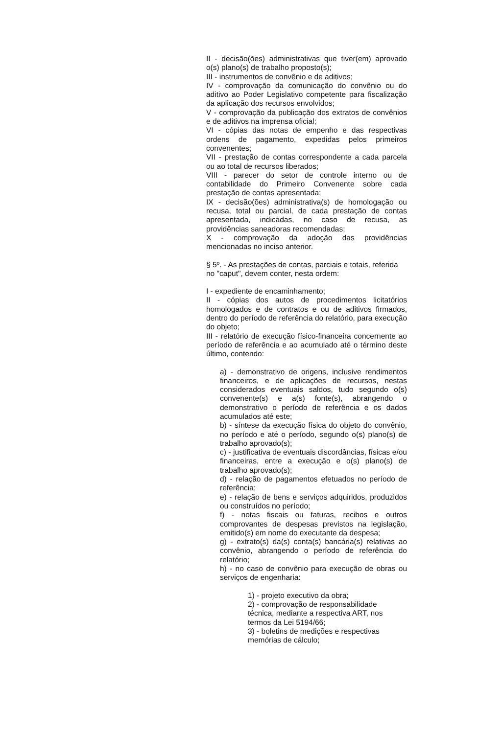II - decisão(ões) administrativas que tiver(em) aprovado o(s) plano(s) de trabalho proposto(s);
III - instrumentos de convênio e de aditivos;
IV - comprovação da comunicação do convênio ou do aditivo ao Poder Legislativo competente para fiscalização da aplicação dos recursos envolvidos;
V - comprovação da publicação dos extratos de convênios e de aditivos na imprensa oficial;
VI - cópias das notas de empenho e das respectivas ordens de pagamento, expedidas pelos primeiros convenentes;
VII - prestação de contas correspondente a cada parcela ou ao total de recursos liberados;
VIII - parecer do setor de controle interno ou de contabilidade do Primeiro Convenente sobre cada prestação de contas apresentada;
IX - decisão(ões) administrativa(s) de homologação ou recusa, total ou parcial, de cada prestação de contas apresentada, indicadas, no caso de recusa, as providências saneadoras recomendadas;
X - comprovação da adoção das providências mencionadas no inciso anterior.
§ 5º. - As prestações de contas, parciais e totais, referida no "caput", devem conter, nesta ordem:
I - expediente de encaminhamento;
II - cópias dos autos de procedimentos licitatórios homologados e de contratos e ou de aditivos firmados, dentro do período de referência do relatório, para execução do objeto;
III - relatório de execução físico-financeira concernente ao período de referência e ao acumulado até o término deste último, contendo:
a) - demonstrativo de origens, inclusive rendimentos financeiros, e de aplicações de recursos, nestas considerados eventuais saldos, tudo segundo o(s) convenente(s) e a(s) fonte(s), abrangendo o demonstrativo o período de referência e os dados acumulados até este;
b) - síntese da execução física do objeto do convênio, no período e até o período, segundo o(s) plano(s) de trabalho aprovado(s);
c) - justificativa de eventuais discordâncias, físicas e/ou financeiras, entre a execução e o(s) plano(s) de trabalho aprovado(s);
d) - relação de pagamentos efetuados no período de referência;
e) - relação de bens e serviços adquiridos, produzidos ou construídos no período;
f) - notas fiscais ou faturas, recibos e outros comprovantes de despesas previstos na legislação, emitido(s) em nome do executante da despesa;
g) - extrato(s) da(s) conta(s) bancária(s) relativas ao convênio, abrangendo o período de referência do relatório;
h) - no caso de convênio para execução de obras ou serviços de engenharia:
1) - projeto executivo da obra;
2) - comprovação de responsabilidade técnica, mediante a respectiva ART, nos termos da Lei 5194/66;
3) - boletins de medições e respectivas memórias de cálculo;